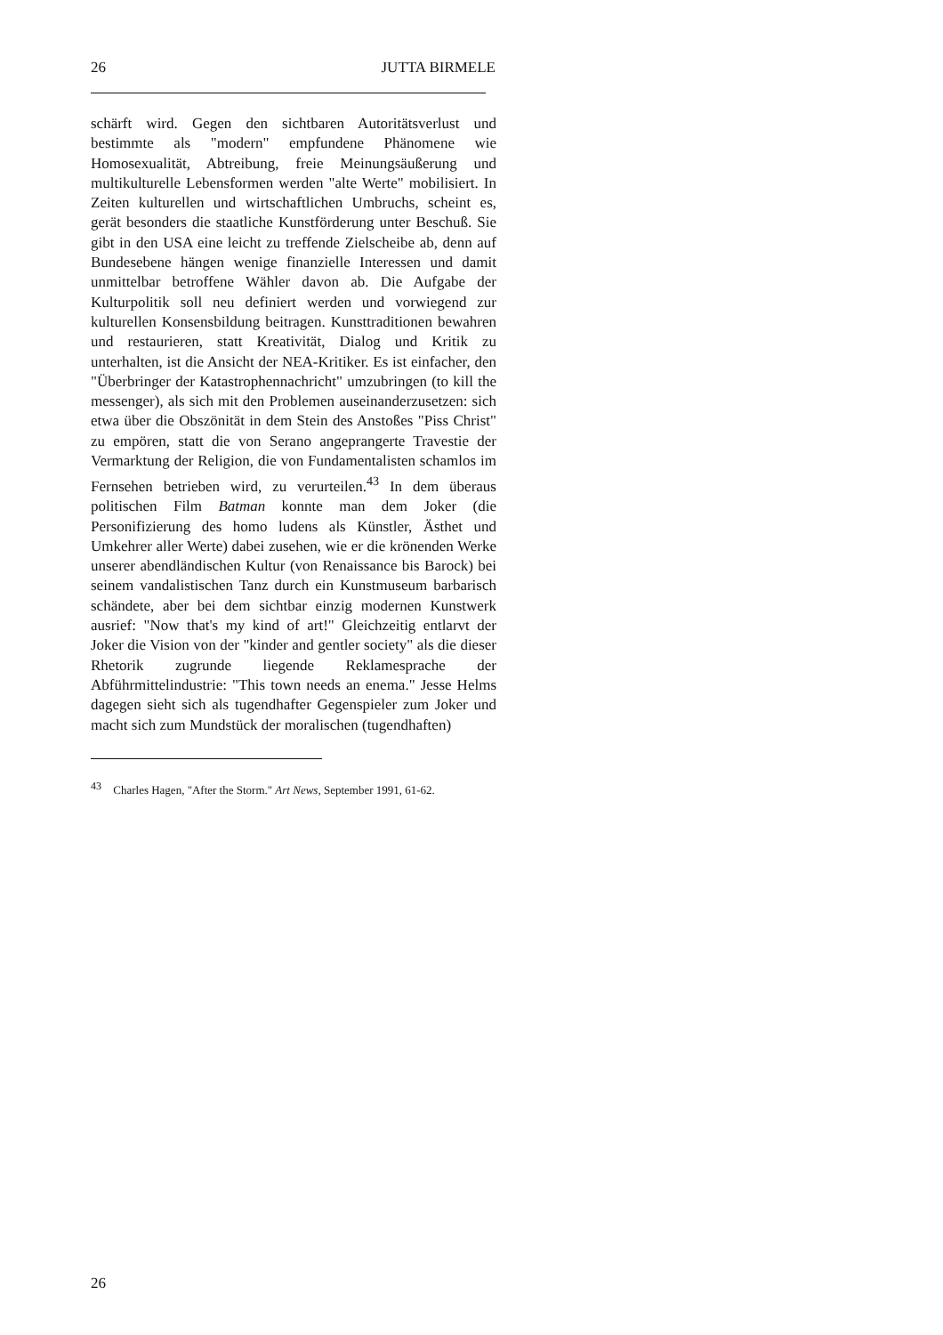26 JUTTA BIRMELE
schärft wird. Gegen den sichtbaren Autoritätsverlust und bestimmte als "modern" empfundene Phänomene wie Homosexualität, Abtreibung, freie Meinungsäußerung und multikulturelle Lebensformen werden "alte Werte" mobilisiert. In Zeiten kulturellen und wirtschaftlichen Umbruchs, scheint es, gerät besonders die staatliche Kunstförderung unter Beschuß. Sie gibt in den USA eine leicht zu treffende Zielscheibe ab, denn auf Bundesebene hängen wenige finanzielle Interessen und damit unmittelbar betroffene Wähler davon ab. Die Aufgabe der Kulturpolitik soll neu definiert werden und vorwiegend zur kulturellen Konsensbildung beitragen. Kunsttraditionen bewahren und restaurieren, statt Kreativität, Dialog und Kritik zu unterhalten, ist die Ansicht der NEA-Kritiker. Es ist einfacher, den "Überbringer der Katastrophennachricht" umzubringen (to kill the messenger), als sich mit den Problemen auseinanderzusetzen: sich etwa über die Obszönität in dem Stein des Anstoßes "Piss Christ" zu empören, statt die von Serano angeprangerte Travestie der Vermarktung der Religion, die von Fundamentalisten schamlos im Fernsehen betrieben wird, zu verurteilen.<sup>43</sup> In dem überaus politischen Film Batman konnte man dem Joker (die Personifizierung des homo ludens als Künstler, Ästhet und Umkehrer aller Werte) dabei zusehen, wie er die krönenden Werke unserer abendländischen Kultur (von Renaissance bis Barock) bei seinem vandalistischen Tanz durch ein Kunstmuseum barbarisch schändete, aber bei dem sichtbar einzig modernen Kunstwerk ausrief: "Now that's my kind of art!" Gleichzeitig entlarvt der Joker die Vision von der "kinder and gentler society" als die dieser Rhetorik zugrunde liegende Reklamesprache der Abführmittelindustrie: "This town needs an enema." Jesse Helms dagegen sieht sich als tugendhafter Gegenspieler zum Joker und macht sich zum Mundstück der moralischen (tugendhaften)
<sup>43</sup> Charles Hagen, "After the Storm." Art News, September 1991, 61-62.
26